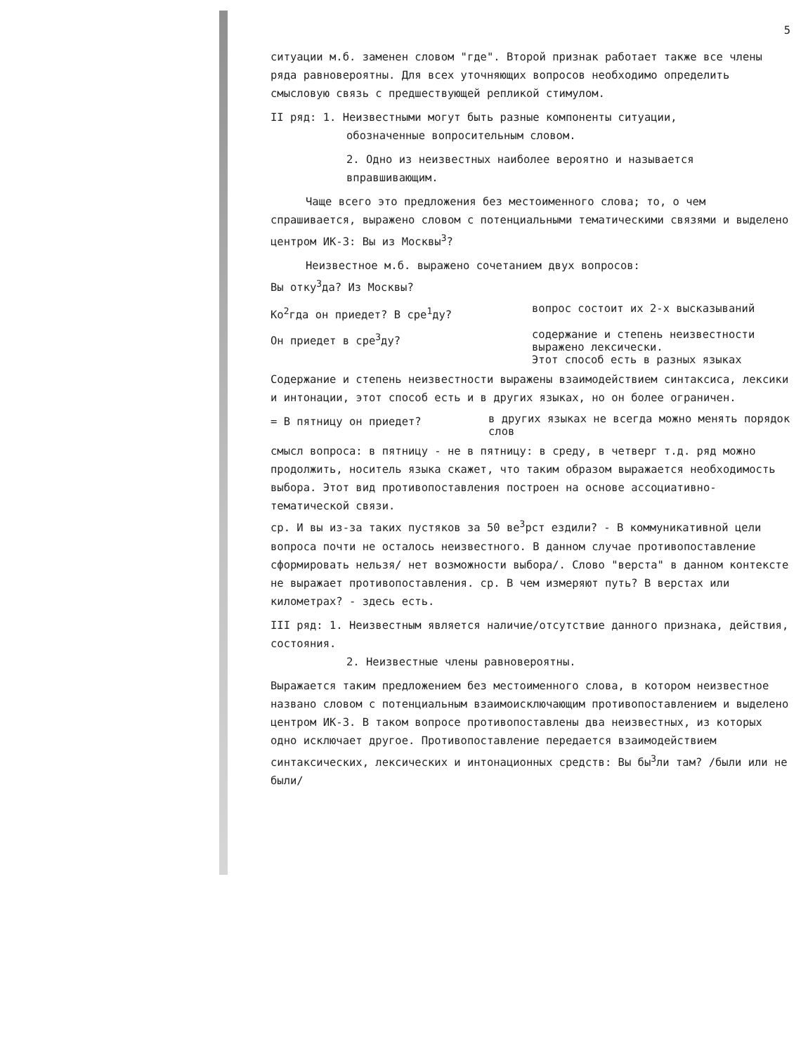5
ситуации м.б. заменен словом "где". Второй признак работает также все члены ряда равновероятны. Для всех уточняющих вопросов необходимо определить смысловую связь с предшествующей репликой стимулом.
II ряд: 1. Неизвестными могут быть разные компоненты ситуации,
обозначенные вопросительным словом.
2. Одно из неизвестных наиболее вероятно и называется вправшивающим.
Чаще всего это предложения без местоименного слова; то, о чем спрашивается, выражено словом с потенциальными тематическими связями и выделено центром ИК-3: Вы из Москвы<sup>3</sup>?
Неизвестное м.б. выражено сочетанием двух вопросов:
Вы отку<sup>3</sup>да? Из Москвы?
Ко<sup>2</sup>гда он приедет? В сре<sup>1</sup>ду?
вопрос состоит их 2-х высказываний
Он приедет в сре<sup>3</sup>ду?
содержание и степень неизвестности выражено лексически.
Этот способ есть в разных языках
Содержание и степень неизвестности выражены взаимодействием синтаксиса, лексики и интонации, этот способ есть и в других языках, но он более ограничен.
= В пятницу он приедет?
в других языках не всегда можно менять порядок слов
смысл вопроса: в пятницу - не в пятницу: в среду, в четверг т.д. ряд можно продолжить, носитель языка скажет, что таким образом выражается необходимость выбора. Этот вид противопоставления построен на основе ассоциативно-тематической связи.
ср. И вы из-за таких пустяков за 50 ве<sup>3</sup>рст ездили? - В коммуникативной цели вопроса почти не осталось неизвестного. В данном случае противопоставление сформировать нельзя/ нет возможности выбора/. Слово "верста" в данном контексте не выражает противопоставления. ср. В чем измеряют путь? В верстах или километрах? - здесь есть.
III ряд: 1. Неизвестным является наличие/отсутствие данного признака, действия, состояния.
2. Неизвестные члены равновероятны.
Выражается таким предложением без местоименного слова, в котором неизвестное названо словом с потенциальным взаимоисключающим противопоставлением и выделено центром ИК-3. В таком вопросе противопоставлены два неизвестных, из которых одно исключает другое. Противопоставление передается взаимодействием синтаксических, лексических и интонационных средств: Вы бы<sup>3</sup>ли там? /были или не были/